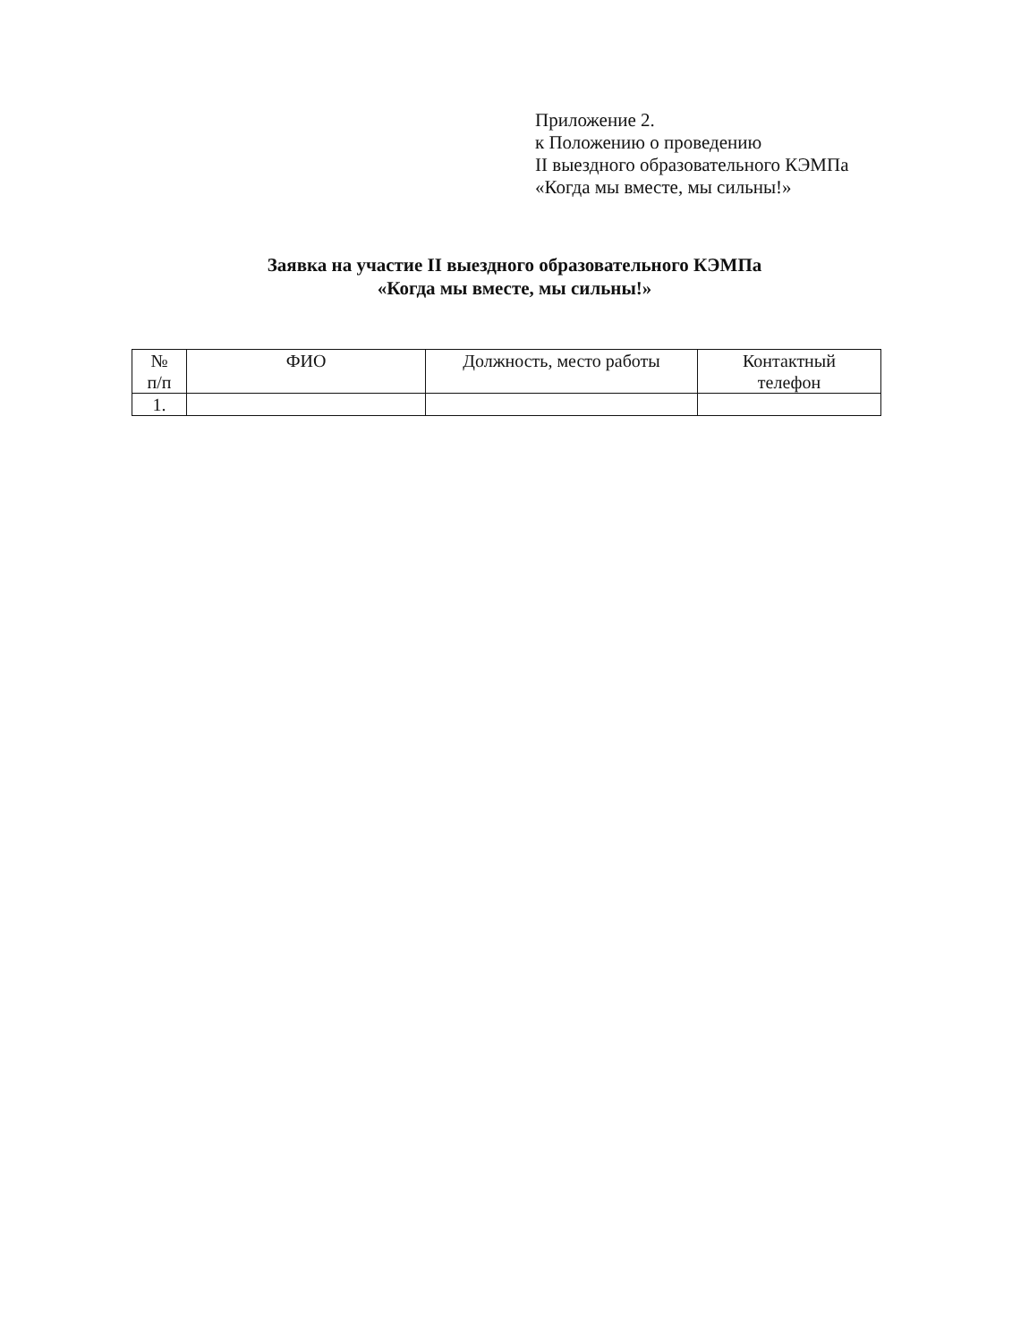Приложение 2.
к Положению о проведению
II выездного образовательного КЭМПа
«Когда мы вместе, мы сильны!»
Заявка на участие II выездного образовательного КЭМПа
«Когда мы вместе, мы сильны!»
| № п/п | ФИО | Должность, место работы | Контактный телефон |
| --- | --- | --- | --- |
| 1. | | | |